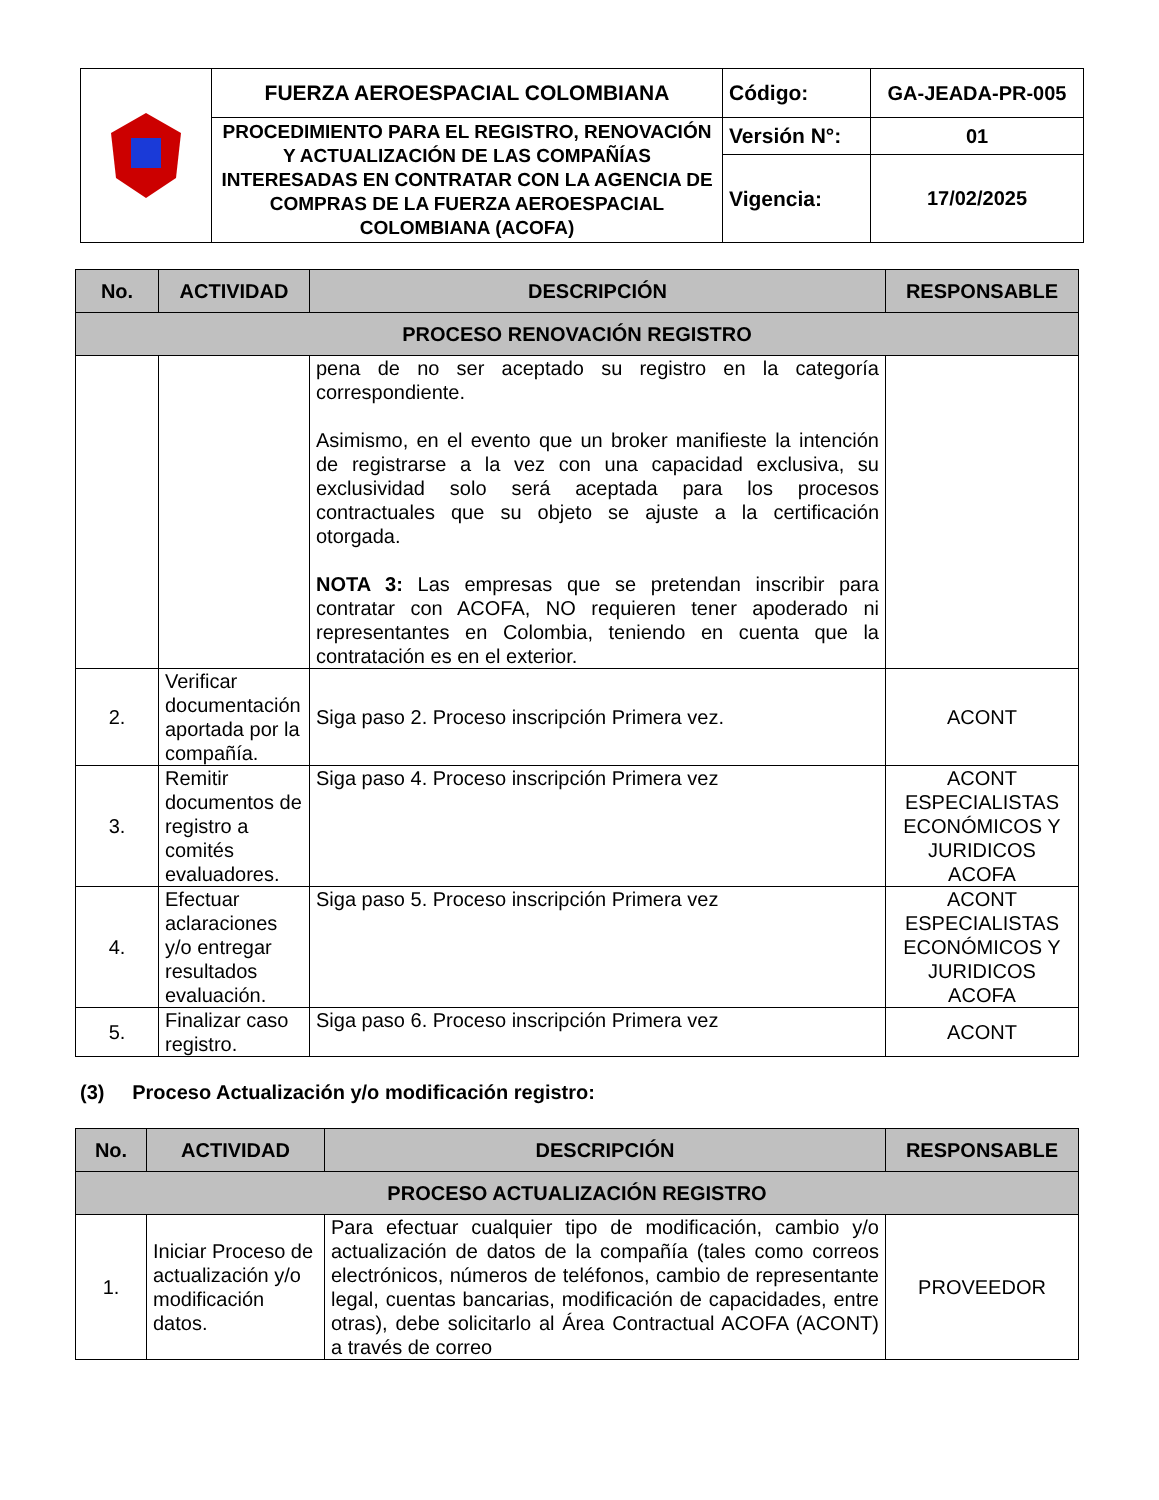| | FUERZA AEROESPACIAL COLOMBIANA | Código: | GA-JEADA-PR-005 |
| | PROCEDIMIENTO PARA EL REGISTRO, RENOVACIÓN Y ACTUALIZACIÓN DE LAS COMPAÑÍAS INTERESADAS EN CONTRATAR CON LA AGENCIA DE COMPRAS DE LA FUERZA AEROESPACIAL COLOMBIANA (ACOFA) | Versión N°: | 01 |
| | | Vigencia: | 17/02/2025 |
| No. | ACTIVIDAD | DESCRIPCIÓN | RESPONSABLE |
| --- | --- | --- | --- |
| PROCESO RENOVACIÓN REGISTRO | | | |
| | | pena de no ser aceptado su registro en la categoría correspondiente. Asimismo, en el evento que un broker manifieste la intención de registrarse a la vez con una capacidad exclusiva, su exclusividad solo será aceptada para los procesos contractuales que su objeto se ajuste a la certificación otorgada. NOTA 3: Las empresas que se pretendan inscribir para contratar con ACOFA, NO requieren tener apoderado ni representantes en Colombia, teniendo en cuenta que la contratación es en el exterior. | |
| 2. | Verificar documentación aportada por la compañía. | Siga paso 2. Proceso inscripción Primera vez. | ACONT |
| 3. | Remitir documentos de registro a comités evaluadores. | Siga paso 4. Proceso inscripción Primera vez | ACONT ESPECIALISTAS ECONÓMICOS Y JURIDICOS ACOFA |
| 4. | Efectuar aclaraciones y/o entregar resultados evaluación. | Siga paso 5. Proceso inscripción Primera vez | ACONT ESPECIALISTAS ECONÓMICOS Y JURIDICOS ACOFA |
| 5. | Finalizar caso registro. | Siga paso 6. Proceso inscripción Primera vez | ACONT |
(3) Proceso Actualización y/o modificación registro:
| No. | ACTIVIDAD | DESCRIPCIÓN | RESPONSABLE |
| --- | --- | --- | --- |
| PROCESO ACTUALIZACIÓN REGISTRO | | | |
| 1. | Iniciar Proceso de actualización y/o modificación datos. | Para efectuar cualquier tipo de modificación, cambio y/o actualización de datos de la compañía (tales como correos electrónicos, números de teléfonos, cambio de representante legal, cuentas bancarias, modificación de capacidades, entre otras), debe solicitarlo al Área Contractual ACOFA (ACONT) a través de correo | PROVEEDOR |